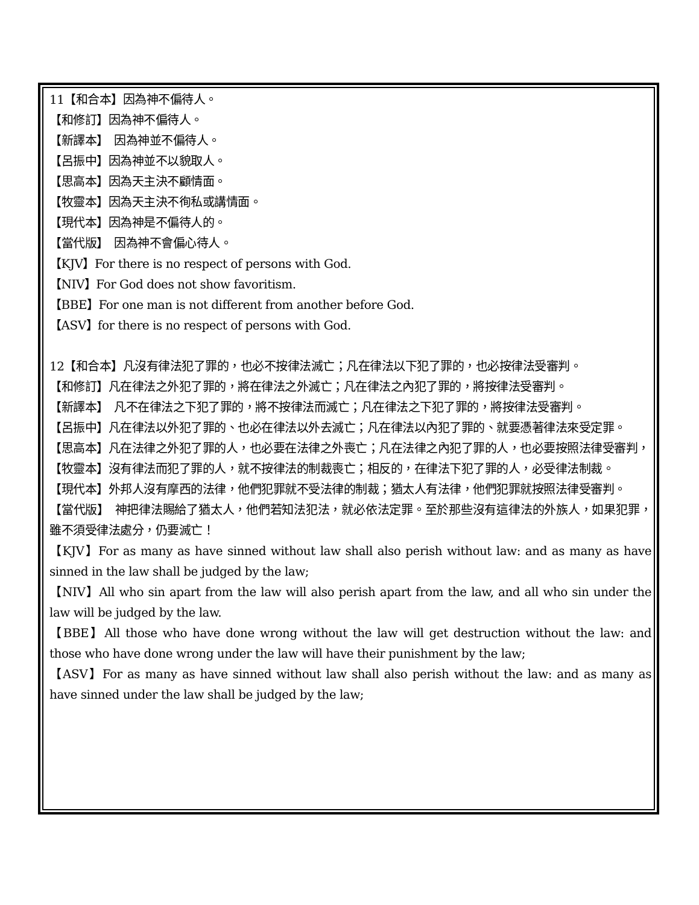11【和合本】因為神不偏待人。
【和修訂】因為神不偏待人。
【新譯本】　因為神並不偏待人。
【呂振中】因為神並不以貌取人。
【思高本】因為天主決不顧情面。
【牧靈本】因為天主決不徇私或講情面。
【現代本】因為神是不偏待人的。
【當代版】　因為神不會偏心待人。
【KJV】For there is no respect of persons with God.
【NIV】For God does not show favoritism.
【BBE】For one man is not different from another before God.
【ASV】for there is no respect of persons with God.
12【和合本】凡沒有律法犯了罪的，也必不按律法滅亡；凡在律法以下犯了罪的，也必按律法受審判。
【和修訂】凡在律法之外犯了罪的，將在律法之外滅亡；凡在律法之內犯了罪的，將按律法受審判。
【新譯本】　凡不在律法之下犯了罪的，將不按律法而滅亡；凡在律法之下犯了罪的，將按律法受審判。
【呂振中】凡在律法以外犯了罪的、也必在律法以外去滅亡；凡在律法以內犯了罪的、就要憑著律法來受定罪。
【思高本】凡在法律之外犯了罪的人，也必要在法律之外喪亡；凡在法律之內犯了罪的人，也必要按照法律受審判，
【牧靈本】沒有律法而犯了罪的人，就不按律法的制裁喪亡；相反的，在律法下犯了罪的人，必受律法制裁。
【現代本】外邦人沒有摩西的法律，他們犯罪就不受法律的制裁；猶太人有法律，他們犯罪就按照法律受審判。
【當代版】　神把律法賜給了猶太人，他們若知法犯法，就必依法定罪。至於那些沒有這律法的外族人，如果犯罪，雖不須受律法處分，仍要滅亡！
【KJV】For as many as have sinned without law shall also perish without law: and as many as have sinned in the law shall be judged by the law;
【NIV】All who sin apart from the law will also perish apart from the law, and all who sin under the law will be judged by the law.
【BBE】All those who have done wrong without the law will get destruction without the law: and those who have done wrong under the law will have their punishment by the law;
【ASV】For as many as have sinned without law shall also perish without the law: and as many as have sinned under the law shall be judged by the law;